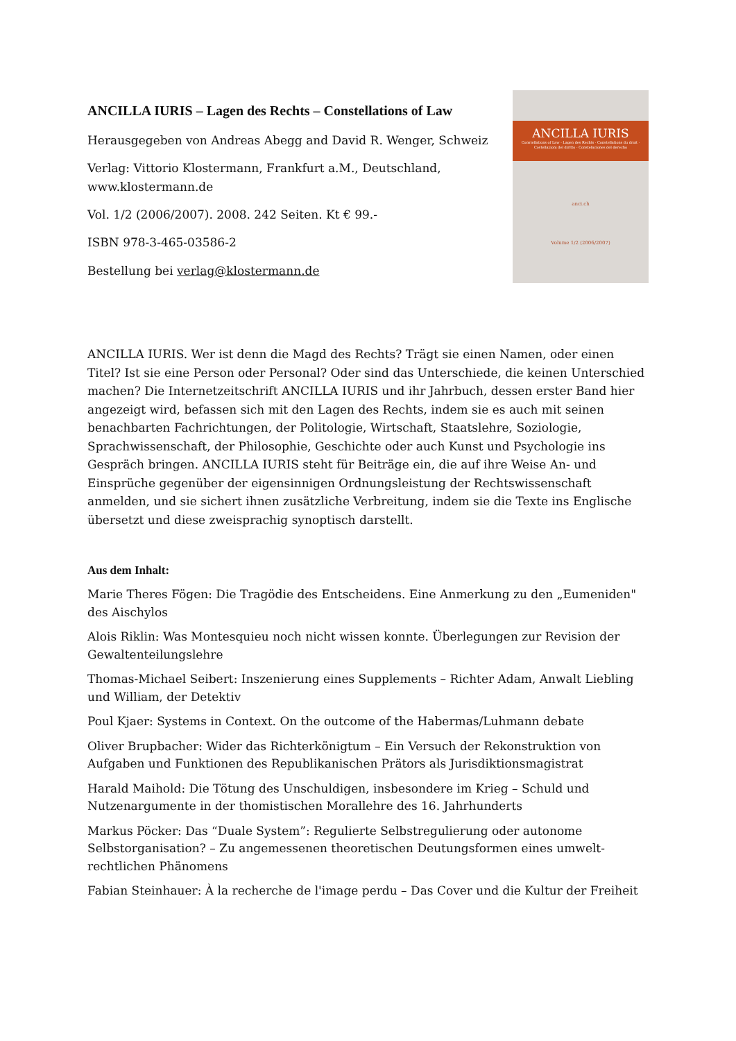ANCILLA IURIS – Lagen des Rechts – Constellations of Law
Herausgegeben von Andreas Abegg and David R. Wenger, Schweiz
Verlag: Vittorio Klostermann, Frankfurt a.M., Deutschland, www.klostermann.de
Vol. 1/2 (2006/2007). 2008. 242 Seiten. Kt € 99.-
ISBN 978-3-465-03586-2
Bestellung bei verlag@klostermann.de
ANCILLA IURIS
Constellations of Law · Lagen des Rechts · Constellations du droit · Costellazioni del diritto · Constelaciones del derecho
anci.ch
Volume 1/2 (2006/2007)
ANCILLA IURIS. Wer ist denn die Magd des Rechts? Trägt sie einen Namen, oder einen Titel? Ist sie eine Person oder Personal? Oder sind das Unterschiede, die keinen Unterschied machen? Die Internetzeitschrift ANCILLA IURIS und ihr Jahrbuch, dessen erster Band hier angezeigt wird, befassen sich mit den Lagen des Rechts, indem sie es auch mit seinen benachbarten Fachrichtungen, der Politologie, Wirtschaft, Staatslehre, Soziologie, Sprachwissenschaft, der Philosophie, Geschichte oder auch Kunst und Psychologie ins Gespräch bringen. ANCILLA IURIS steht für Beiträge ein, die auf ihre Weise An- und Einsprüche gegenüber der eigensinnigen Ordnungsleistung der Rechtswissenschaft anmelden, und sie sichert ihnen zusätzliche Verbreitung, indem sie die Texte ins Englische übersetzt und diese zweisprachig synoptisch darstellt.
Aus dem Inhalt:
Marie Theres Fögen: Die Tragödie des Entscheidens. Eine Anmerkung zu den „Eumeniden" des Aischylos
Alois Riklin: Was Montesquieu noch nicht wissen konnte. Überlegungen zur Revision der Gewaltenteilungslehre
Thomas-Michael Seibert: Inszenierung eines Supplements – Richter Adam, Anwalt Liebling und William, der Detektiv
Poul Kjaer: Systems in Context. On the outcome of the Habermas/Luhmann debate
Oliver Brupbacher: Wider das Richterkönigtum – Ein Versuch der Rekonstruktion von Aufgaben und Funktionen des Republikanischen Prätors als Jurisdiktionsmagistrat
Harald Maihold: Die Tötung des Unschuldigen, insbesondere im Krieg – Schuld und Nutzenargumente in der thomistischen Morallehre des 16. Jahrhunderts
Markus Pöcker: Das “Duale System”: Regulierte Selbstregulierung oder autonome Selbstorganisation? – Zu angemessenen theoretischen Deutungsformen eines umwelt-rechtlichen Phänomens
Fabian Steinhauer: À la recherche de l'image perdu – Das Cover und die Kultur der Freiheit